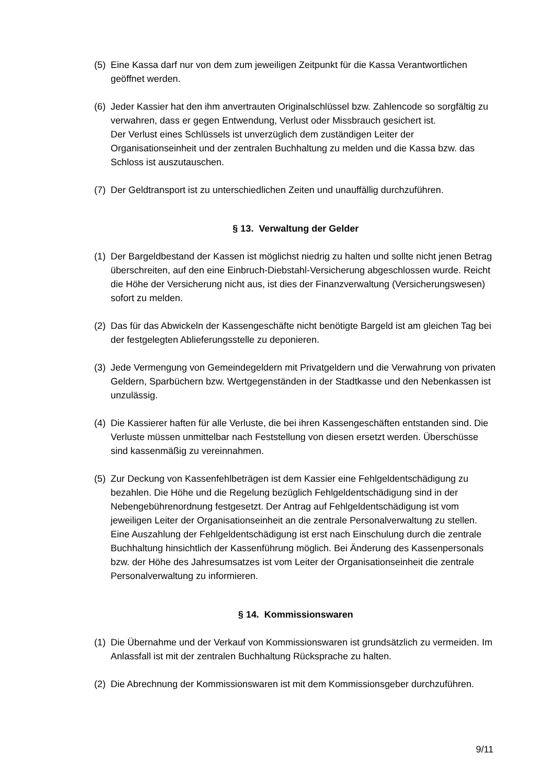(5)
Eine Kassa darf nur von dem zum jeweiligen Zeitpunkt für die Kassa Verantwortlichen geöffnet werden.
(6)
Jeder Kassier hat den ihm anvertrauten Originalschlüssel bzw. Zahlencode so sorgfältig zu verwahren, dass er gegen Entwendung, Verlust oder Missbrauch gesichert ist.
Der Verlust eines Schlüssels ist unverzüglich dem zuständigen Leiter der Organisationseinheit und der zentralen Buchhaltung zu melden und die Kassa bzw. das Schloss ist auszutauschen.
(7)
Der Geldtransport ist zu unterschiedlichen Zeiten und unauffällig durchzuführen.
§ 13. Verwaltung der Gelder
(1)
Der Bargeldbestand der Kassen ist möglichst niedrig zu halten und sollte nicht jenen Betrag überschreiten, auf den eine Einbruch-Diebstahl-Versicherung abgeschlossen wurde. Reicht die Höhe der Versicherung nicht aus, ist dies der Finanzverwaltung (Versicherungswesen) sofort zu melden.
(2)
Das für das Abwickeln der Kassengeschäfte nicht benötigte Bargeld ist am gleichen Tag bei der festgelegten Ablieferungsstelle zu deponieren.
(3)
Jede Vermengung von Gemeindegeldern mit Privatgeldern und die Verwahrung von privaten Geldern, Sparbüchern bzw. Wertgegenständen in der Stadtkasse und den Nebenkassen ist unzulässig.
(4)
Die Kassierer haften für alle Verluste, die bei ihren Kassengeschäften entstanden sind. Die Verluste müssen unmittelbar nach Feststellung von diesen ersetzt werden. Überschüsse sind kassenmäßig zu vereinnahmen.
(5)
Zur Deckung von Kassenfehlbeträgen ist dem Kassier eine Fehlgeldentschädigung zu bezahlen. Die Höhe und die Regelung bezüglich Fehlgeldentschädigung sind in der Nebengebührenordnung festgesetzt. Der Antrag auf Fehlgeldentschädigung ist vom jeweiligen Leiter der Organisationseinheit an die zentrale Personalverwaltung zu stellen. Eine Auszahlung der Fehlgeldentschädigung ist erst nach Einschulung durch die zentrale Buchhaltung hinsichtlich der Kassenführung möglich. Bei Änderung des Kassenpersonals bzw. der Höhe des Jahresumsatzes ist vom Leiter der Organisationseinheit die zentrale Personalverwaltung zu informieren.
§ 14. Kommissionswaren
(1)
Die Übernahme und der Verkauf von Kommissionswaren ist grundsätzlich zu vermeiden. Im Anlassfall ist mit der zentralen Buchhaltung Rücksprache zu halten.
(2)
Die Abrechnung der Kommissionswaren ist mit dem Kommissionsgeber durchzuführen.
9/11